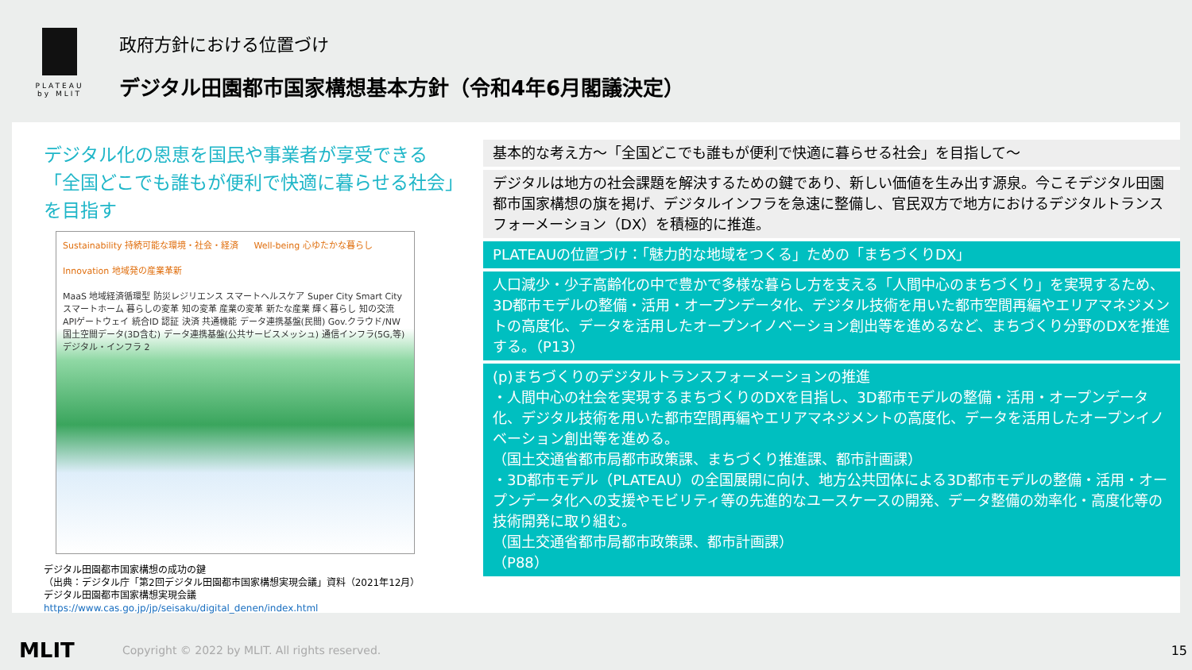PLATEAU
by MLIT
政府方針における位置づけ
デジタル田園都市国家構想基本方針（令和4年6月閣議決定）
デジタル化の恩恵を国民や事業者が享受できる
「全国どこでも誰もが便利で快適に暮らせる社会」
を目指す
Sustainability 持続可能な環境・社会・経済 Well-being 心ゆたかな暮らし Innovation 地域発の産業革新
MaaS 地域経済循環型 防災レジリエンス スマートヘルスケア Super City Smart City スマートホーム 暮らしの変革 知の変革 産業の変革 新たな産業 輝く暮らし 知の交流 APIゲートウェイ 統合ID 認証 決済 共通機能 データ連携基盤(民間) Gov.クラウド/NW 国土空間データ(3D含む) データ連携基盤(公共サービスメッシュ) 通信インフラ(5G,等) デジタル・インフラ 2
デジタル田園都市国家構想の成功の鍵
（出典：デジタル庁「第2回デジタル田園都市国家構想実現会議」資料（2021年12月）
デジタル田園都市国家構想実現会議
https://www.cas.go.jp/jp/seisaku/digital_denen/index.html
基本的な考え方～「全国どこでも誰もが便利で快適に暮らせる社会」を目指して～
デジタルは地方の社会課題を解決するための鍵であり、新しい価値を生み出す源泉。今こそデジタル田園都市国家構想の旗を掲げ、デジタルインフラを急速に整備し、官民双方で地方におけるデジタルトランスフォーメーション（DX）を積極的に推進。
PLATEAUの位置づけ：「魅力的な地域をつくる」ための「まちづくりDX」
人口減少・少子高齢化の中で豊かで多様な暮らし方を支える「人間中心のまちづくり」を実現するため、3D都市モデルの整備・活用・オープンデータ化、デジタル技術を用いた都市空間再編やエリアマネジメントの高度化、データを活用したオープンイノベーション創出等を進めるなど、まちづくり分野のDXを推進する。（P13）
(p)まちづくりのデジタルトランスフォーメーションの推進
・人間中心の社会を実現するまちづくりのDXを目指し、3D都市モデルの整備・活用・オープンデータ化、デジタル技術を用いた都市空間再編やエリアマネジメントの高度化、データを活用したオープンイノベーション創出等を進める。
（国土交通省都市局都市政策課、まちづくり推進課、都市計画課）
・3D都市モデル（PLATEAU）の全国展開に向け、地方公共団体による3D都市モデルの整備・活用・オープンデータ化への支援やモビリティ等の先進的なユースケースの開発、データ整備の効率化・高度化等の技術開発に取り組む。
（国土交通省都市局都市政策課、都市計画課）
（P88）
MLIT
Copyright © 2022 by MLIT. All rights reserved.
15